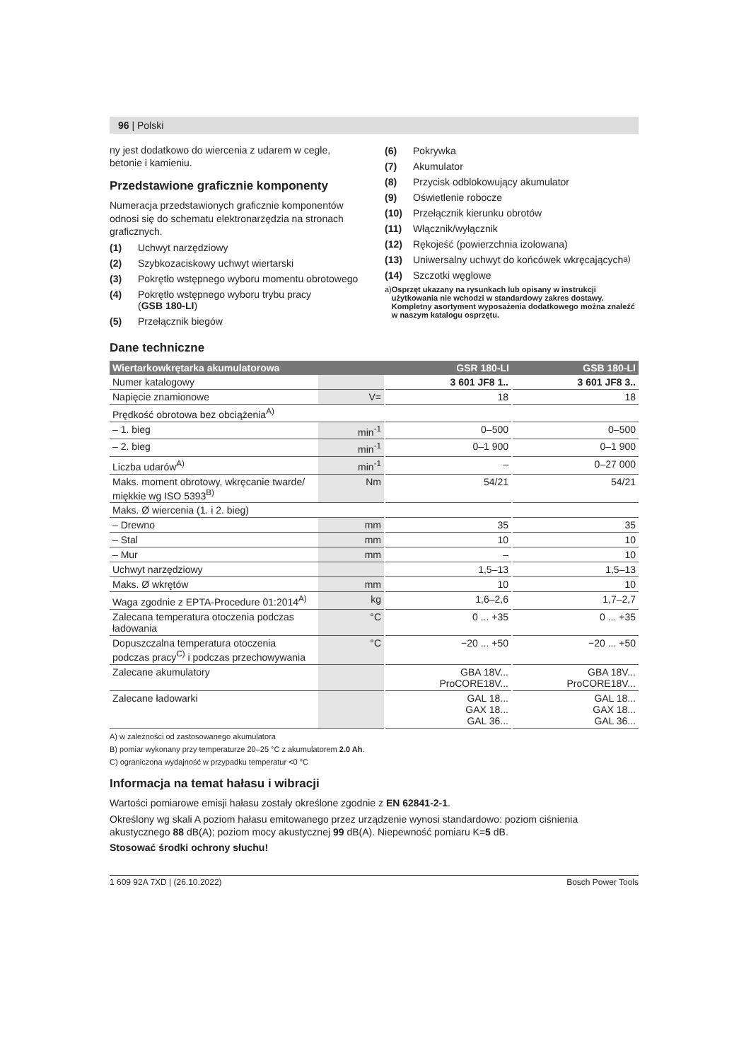96 | Polski
ny jest dodatkowo do wiercenia z udarem w cegle, betonie i kamieniu.
Przedstawione graficznie komponenty
Numeracja przedstawionych graficznie komponentów odnosi się do schematu elektronarzędzia na stronach graficznych.
(1) Uchwyt narzędziowy
(2) Szybkozaciskowy uchwyt wiertarski
(3) Pokrętło wstępnego wyboru momentu obrotowego
(4) Pokrętło wstępnego wyboru trybu pracy
(GSB 180-LI)
(5) Przełącznik biegów
(6) Pokrywka
(7) Akumulator
(8) Przycisk odblokowujący akumulator
(9) Oświetlenie robocze
(10) Przełącznik kierunku obrotów
(11) Włącznik/wyłącznik
(12) Rękojeść (powierzchnia izolowana)
(13) Uniwersalny uchwyt do końcówek wkręcających<sup>a)</sup>
(14) Szczotki węglowe
a) Osprzęt ukazany na rysunkach lub opisany w instrukcji użytkowania nie wchodzi w standardowy zakres dostawy. Kompletny asortyment wyposażenia dodatkowego można znaleźć w naszym katalogu osprzętu.
Dane techniczne
| Wiertarkowkrętarka akumulatorowa | | GSR 180-LI | GSB 180-LI |
| --- | --- | --- | --- |
| Numer katalogowy | | 3 601 JF8 1.. | 3 601 JF8 3.. |
| Napięcie znamionowe | V= | 18 | 18 |
| Prędkość obrotowa bez obciążenia<sup>A)</sup> | | | |
| – 1. bieg | min<sup>-1</sup> | 0–500 | 0–500 |
| – 2. bieg | min<sup>-1</sup> | 0–1 900 | 0–1 900 |
| Liczba udarów<sup>A)</sup> | min<sup>-1</sup> | – | 0–27 000 |
| Maks. moment obrotowy, wkręcanie twarde/ miękkie wg ISO 5393<sup>B)</sup> | Nm | 54/21 | 54/21 |
| Maks. Ø wiercenia (1. i 2. bieg) | | | |
| – Drewno | mm | 35 | 35 |
| – Stal | mm | 10 | 10 |
| – Mur | mm | – | 10 |
| Uchwyt narzędziowy | | 1,5–13 | 1,5–13 |
| Maks. Ø wkrętów | mm | 10 | 10 |
| Waga zgodnie z EPTA-Procedure 01:2014<sup>A)</sup> | kg | 1,6–2,6 | 1,7–2,7 |
| Zalecana temperatura otoczenia podczas ładowania | °C | 0 ... +35 | 0 ... +35 |
| Dopuszczalna temperatura otoczenia podczas pracy<sup>C)</sup> i podczas przechowywania | °C | −20 ... +50 | −20 ... +50 |
| Zalecane akumulatory | | GBA 18V... ProCORE18V... | GBA 18V... ProCORE18V... |
| Zalecane ładowarki | | GAL 18... GAX 18... GAL 36... | GAL 18... GAX 18... GAL 36... |
A) w zależności od zastosowanego akumulatora
B) pomiar wykonany przy temperaturze 20–25 °C z akumulatorem 2.0 Ah.
C) ograniczona wydajność w przypadku temperatur <0 °C
Informacja na temat hałasu i wibracji
Wartości pomiarowe emisji hałasu zostały określone zgodnie z EN 62841-2-1.
Określony wg skali A poziom hałasu emitowanego przez urządzenie wynosi standardowo: poziom ciśnienia akustycznego 88 dB(A); poziom mocy akustycznej 99 dB(A). Niepewność pomiaru K=5 dB.
Stosować środki ochrony słuchu!
1 609 92A 7XD | (26.10.2022) Bosch Power Tools